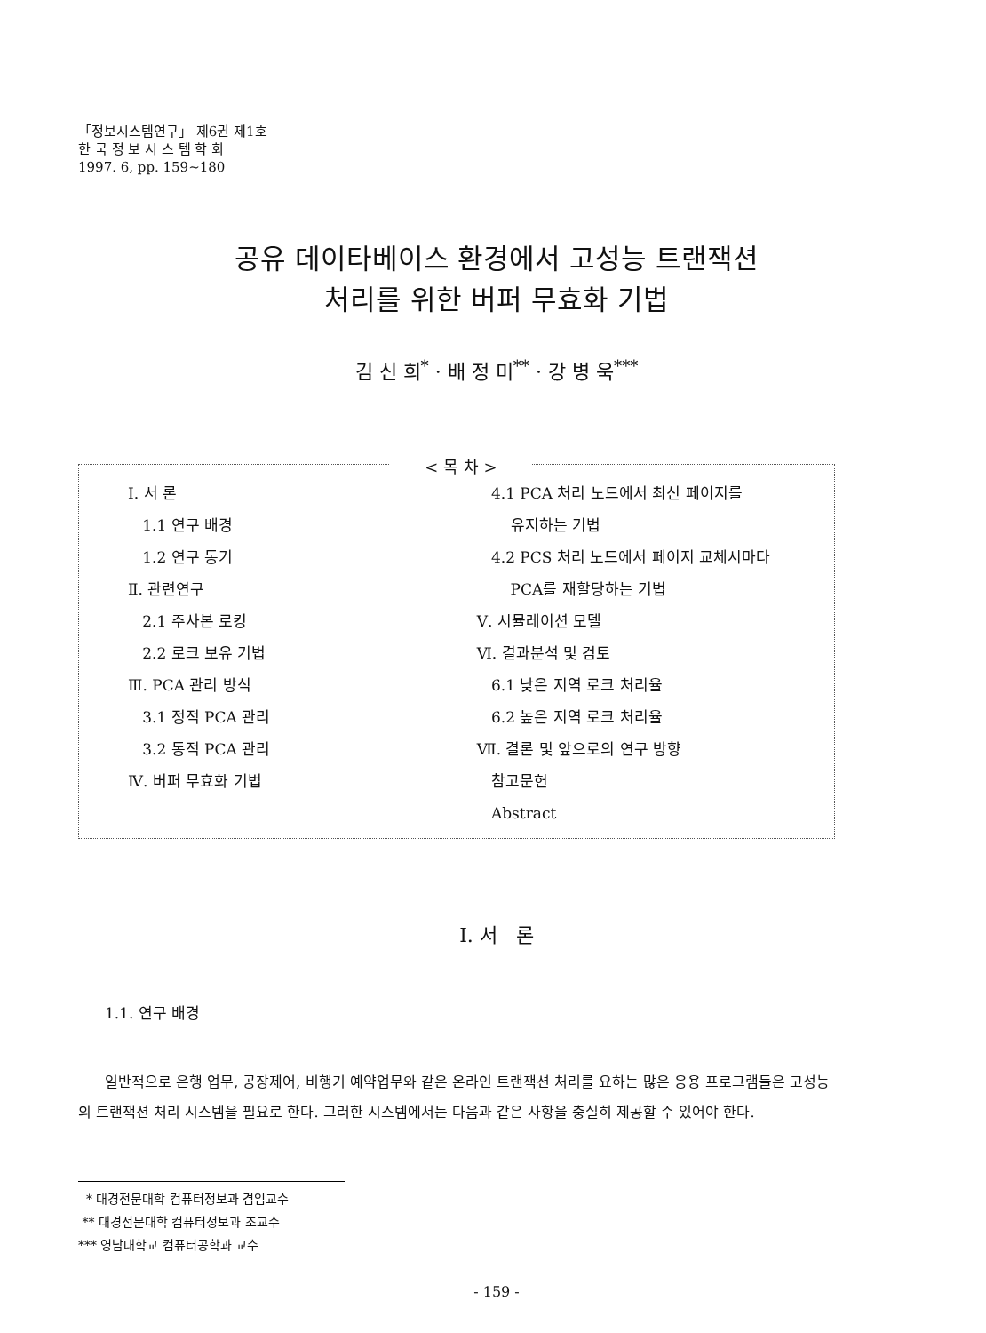「정보시스템연구」 제6권 제1호
한 국 정 보 시 스 템 학 회
1997. 6, pp. 159~180
공유 데이타베이스 환경에서 고성능 트랜잭션
처리를 위한 버퍼 무효화 기법
김 신 희<sup>*</sup> · 배 정 미<sup>**</sup> · 강 병 욱<sup>***</sup>
< 목 차 >
Ⅰ. 서 론
1.1 연구 배경
1.2 연구 동기
Ⅱ. 관련연구
2.1 주사본 로킹
2.2 로크 보유 기법
Ⅲ. PCA 관리 방식
3.1 정적 PCA 관리
3.2 동적 PCA 관리
Ⅳ. 버퍼 무효화 기법
4.1 PCA 처리 노드에서 최신 페이지를
유지하는 기법
4.2 PCS 처리 노드에서 페이지 교체시마다
PCA를 재할당하는 기법
Ⅴ. 시뮬레이션 모델
Ⅵ. 결과분석 및 검토
6.1 낮은 지역 로크 처리율
6.2 높은 지역 로크 처리율
Ⅶ. 결론 및 앞으로의 연구 방향
참고문헌
Abstract
Ⅰ. 서 론
1.1. 연구 배경
일반적으로 은행 업무, 공장제어, 비행기 예약업무와 같은 온라인 트랜잭션 처리를 요하는 많은 응용 프로그램들은 고성능의 트랜잭션 처리 시스템을 필요로 한다. 그러한 시스템에서는 다음과 같은 사항을 충실히 제공할 수 있어야 한다.
* 대경전문대학 컴퓨터정보과 겸임교수
** 대경전문대학 컴퓨터정보과 조교수
*** 영남대학교 컴퓨터공학과 교수
- 159 -